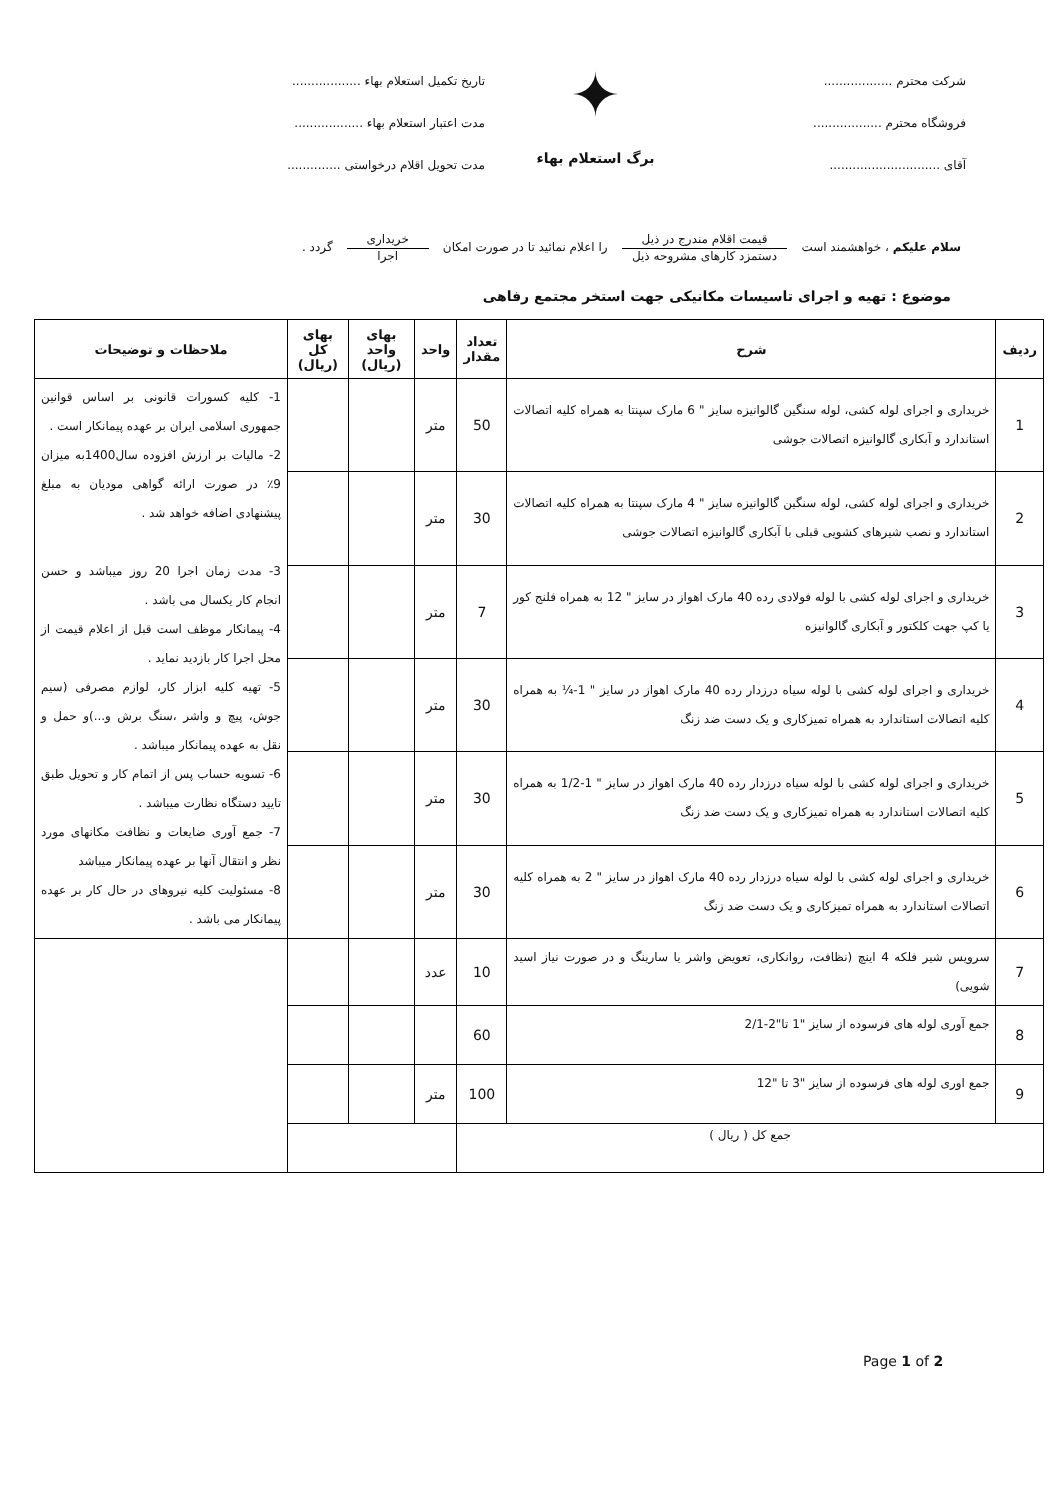شرکت محترم ..................
فروشگاه محترم ..................
آقای .............................
✦
برگ استعلام بهاء
تاریخ تکمیل استعلام بهاء ..................
مدت اعتبار استعلام بهاء ..................
مدت تحویل اقلام درخواستی ..............
سلام علیکم ، خواهشمند است
قیمت اقلام مندرج در ذیل
دستمزد کارهای مشروحه ذیل
را اعلام نمائید تا در صورت امکان
خریداری
اجرا
گردد .
موضوع : تهیه و اجرای تاسیسات مکانیکی جهت استخر مجتمع رفاهی
| ردیف | شرح | تعداد مقدار | واحد | بهای واحد (ریال) | بهای کل (ریال) | ملاحظات و توضیحات |
| --- | --- | --- | --- | --- | --- | --- |
| 1 | خریداری و اجرای لوله کشی، لوله سنگین گالوانیزه سایز " 6 مارک سپنتا به همراه کلیه اتصالات استاندارد و آبکاری گالوانیزه اتصالات جوشی | 50 | متر | | | 1- کلیه کسورات قانونی بر اساس قوانین جمهوری اسلامی ایران بر عهده پیمانکار است . 2- مالیات بر ارزش افزوده سال1400به میزان 9٪ در صورت ارائه گواهی مودیان به مبلغ پیشنهادی اضافه خواهد شد . 3- مدت زمان اجرا 20 روز میباشد و حسن انجام کار یکسال می باشد . 4- پیمانکار موظف است قبل از اعلام قیمت از محل اجرا کار بازدید نماید . 5- تهیه کلیه ابزار کار، لوازم مصرفی (سیم جوش، پیچ و واشر ،سنگ برش و...)و حمل و نقل به عهده پیمانکار میباشد . 6- تسویه حساب پس از اتمام کار و تحویل طبق تایید دستگاه نظارت میباشد . 7- جمع آوری ضایعات و نظافت مکانهای مورد نظر و انتقال آنها بر عهده پیمانکار میباشد 8- مسئولیت کلیه نیروهای در حال کار بر عهده پیمانکار می باشد . |
| 2 | خریداری و اجرای لوله کشی، لوله سنگین گالوانیزه سایز " 4 مارک سپنتا به همراه کلیه اتصالات استاندارد و نصب شیرهای کشویی قبلی با آبکاری گالوانیزه اتصالات جوشی | 30 | متر | | | |
| 3 | خریداری و اجرای لوله کشی با لوله فولادی رده 40 مارک اهواز در سایز " 12 به همراه فلنج کور یا کپ جهت کلکتور و آبکاری گالوانیزه | 7 | متر | | | |
| 4 | خریداری و اجرای لوله کشی با لوله سیاه درزدار رده 40 مارک اهواز در سایز " 1-¼ به همراه کلیه اتصالات استاندارد به همراه تمیزکاری و یک دست ضد زنگ | 30 | متر | | | |
| 5 | خریداری و اجرای لوله کشی با لوله سیاه درزدار رده 40 مارک اهواز در سایز " 1-1/2 به همراه کلیه اتصالات استاندارد به همراه تمیزکاری و یک دست ضد زنگ | 30 | متر | | | |
| 6 | خریداری و اجرای لوله کشی با لوله سیاه درزدار رده 40 مارک اهواز در سایز " 2 به همراه کلیه اتصالات استاندارد به همراه تمیزکاری و یک دست ضد زنگ | 30 | متر | | | |
| 7 | سرویس شیر فلکه 4 اینچ (نظافت، روانکاری، تعویض واشر یا سارینگ و در صورت نیاز اسید شویی) | 10 | عدد | | | |
| 8 | جمع آوری لوله های فرسوده از سایز "1 تا"2-2/1 | 60 | | | | |
| 9 | جمع اوری لوله های فرسوده از سایز "3 تا "12 | 100 | متر | | | |
| جمع کل ( ریال ) | | | | | | |
Page 1 of 2